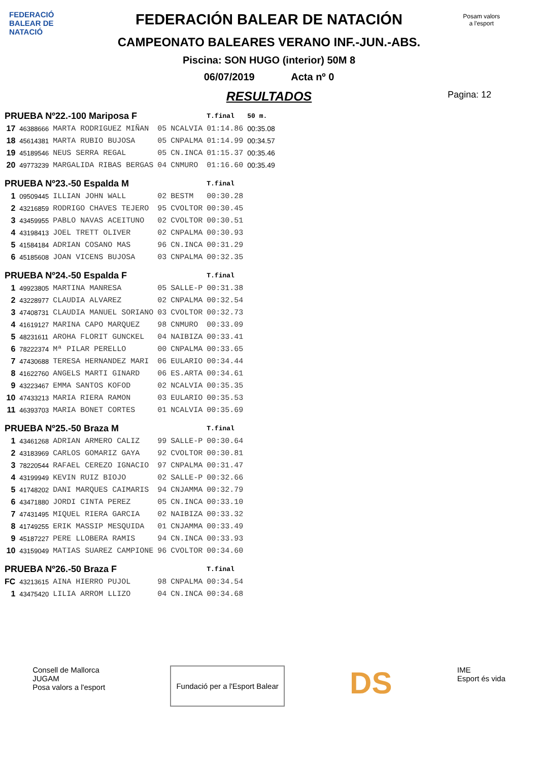FEDERACIÓ BALEAR DE NATACIÓ
Posam valors
a l'esport
FEDERACIÓN BALEAR DE NATACIÓN
CAMPEONATO BALEARES VERANO INF.-JUN.-ABS.
Piscina: SON HUGO (interior) 50M 8
06/07/2019 Acta nº 0
RESULTADOS
Pagina: 12
| PRUEBA Nº22.-100 Mariposa F | | | | | T.final | 50 m. |
| 17 | 46388666 | MARTA RODRIGUEZ MIÑAN | 05 | NCALVIA | 01:14.86 | 00:35.08 |
| 18 | 45614381 | MARTA RUBIO BUJOSA | 05 | CNPALMA | 01:14.99 | 00:34.57 |
| 19 | 45189546 | NEUS SERRA REGAL | 05 | CN.INCA | 01:15.37 | 00:35.46 |
| 20 | 49773239 | MARGALIDA RIBAS BERGAS | 04 | CNMURO | 01:16.60 | 00:35.49 |
| PRUEBA Nº23.-50 Espalda M | | | | | T.final | |
| 1 | 09509445 | ILLIAN JOHN WALL | 02 | BESTM | 00:30.28 | |
| 2 | 43216859 | RODRIGO CHAVES TEJERO | 95 | CVOLTOR | 00:30.45 | |
| 3 | 43459955 | PABLO NAVAS ACEITUNO | 02 | CVOLTOR | 00:30.51 | |
| 4 | 43198413 | JOEL TRETT OLIVER | 02 | CNPALMA | 00:30.93 | |
| 5 | 41584184 | ADRIAN COSANO MAS | 96 | CN.INCA | 00:31.29 | |
| 6 | 45185608 | JOAN VICENS BUJOSA | 03 | CNPALMA | 00:32.35 | |
| PRUEBA Nº24.-50 Espalda F | | | | | T.final | |
| 1 | 49923805 | MARTINA MANRESA | 05 | SALLE-P | 00:31.38 | |
| 2 | 43228977 | CLAUDIA ALVAREZ | 02 | CNPALMA | 00:32.54 | |
| 3 | 47408731 | CLAUDIA MANUEL SORIANO | 03 | CVOLTOR | 00:32.73 | |
| 4 | 41619127 | MARINA CAPO MARQUEZ | 98 | CNMURO | 00:33.09 | |
| 5 | 48231611 | AROHA FLORIT GUNCKEL | 04 | NAIBIZA | 00:33.41 | |
| 6 | 78222374 | Mª PILAR PERELLO | 00 | CNPALMA | 00:33.65 | |
| 7 | 47430688 | TERESA HERNANDEZ MARI | 06 | EULARIO | 00:34.44 | |
| 8 | 41622760 | ANGELS MARTI GINARD | 06 | ES.ARTA | 00:34.61 | |
| 9 | 43223467 | EMMA SANTOS KOFOD | 02 | NCALVIA | 00:35.35 | |
| 10 | 47433213 | MARIA RIERA RAMON | 03 | EULARIO | 00:35.53 | |
| 11 | 46393703 | MARIA BONET CORTES | 01 | NCALVIA | 00:35.69 | |
| PRUEBA Nº25.-50 Braza M | | | | | T.final | |
| 1 | 43461268 | ADRIAN ARMERO CALIZ | 99 | SALLE-P | 00:30.64 | |
| 2 | 43183969 | CARLOS GOMARIZ GAYA | 92 | CVOLTOR | 00:30.81 | |
| 3 | 78220544 | RAFAEL CEREZO IGNACIO | 97 | CNPALMA | 00:31.47 | |
| 4 | 43199949 | KEVIN RUIZ BIOJO | 02 | SALLE-P | 00:32.66 | |
| 5 | 41748202 | DANI MARQUES CAIMARIS | 94 | CNJAMMA | 00:32.79 | |
| 6 | 43471880 | JORDI CINTA PEREZ | 05 | CN.INCA | 00:33.10 | |
| 7 | 47431495 | MIQUEL RIERA GARCIA | 02 | NAIBIZA | 00:33.32 | |
| 8 | 41749255 | ERIK MASSIP MESQUIDA | 01 | CNJAMMA | 00:33.49 | |
| 9 | 45187227 | PERE LLOBERA RAMIS | 94 | CN.INCA | 00:33.93 | |
| 10 | 43159049 | MATIAS SUAREZ CAMPIONE | 96 | CVOLTOR | 00:34.60 | |
| PRUEBA Nº26.-50 Braza F | | | | | T.final | |
| FC | 43213615 | AINA HIERRO PUJOL | 98 | CNPALMA | 00:34.54 | |
| 1 | 43475420 | LILIA ARROM LLIZO | 04 | CN.INCA | 00:34.68 | |
Consell de Mallorca
JUGAM
Posa valors a l'esport
Fundació per a l'Esport Balear
DS
IME
Esport és vida